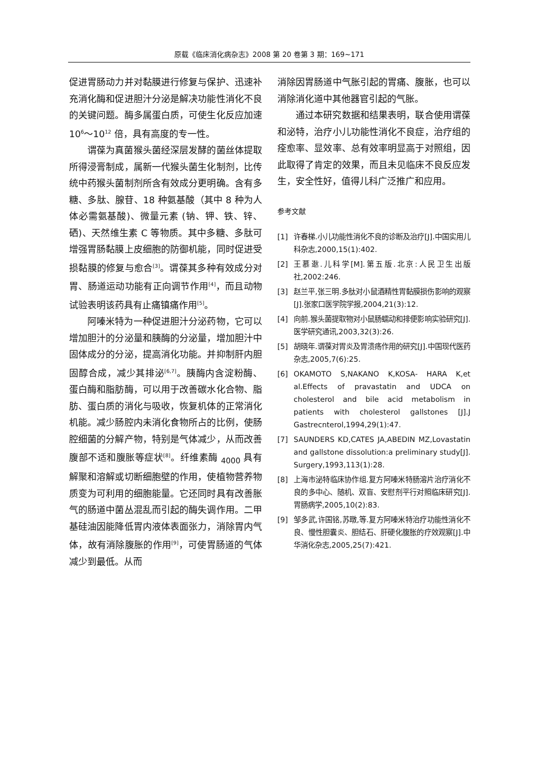原载《临床消化病杂志》2008 第 20 卷第 3 期：169~171
促进胃肠动力并对黏膜进行修复与保护、迅速补充消化酶和促进胆汁分泌是解决功能性消化不良的关键问题。酶多属蛋白质，可使生化反应加速 10<sup>6</sup>～10<sup>12</sup> 倍，具有高度的专一性。
谓葆为真菌猴头菌经深层发酵的菌丝体提取所得浸膏制成，属新一代猴头菌生化制剂，比传统中药猴头菌制剂所含有效成分更明确。含有多糖、多肽、腺苷、18 种氨基酸（其中 8 种为人体必需氨基酸)、微量元素 (钠、钾、铁、锌、硒)、天然维生素 C 等物质。其中多糖、多肽可增强胃肠黏膜上皮细胞的防御机能，同时促进受损黏膜的修复与愈合<sup>[3]</sup>。谓葆其多种有效成分对胃、肠道运动功能有正向调节作用<sup>[4]</sup>，而且动物试验表明该药具有止痛镇痛作用<sup>[5]</sup>。
阿嗪米特为一种促进胆汁分泌药物，它可以增加胆汁的分泌量和胰酶的分泌量，增加胆汁中固体成分的分泌，提高消化功能。并抑制肝内胆固醇合成，减少其排泌<sup>[6,7]</sup>。胰酶内含淀粉酶、蛋白酶和脂肪酶，可以用于改善碳水化合物、脂肪、蛋白质的消化与吸收，恢复机体的正常消化机能。减少肠腔内未消化食物所占的比例，使肠腔细菌的分解产物，特别是气体减少，从而改善腹部不适和腹胀等症状<sup>[8]</sup>。纤维素酶 <sub>4000</sub> 具有解聚和溶解或切断细胞壁的作用，使植物营养物质变为可利用的细胞能量。它还同时具有改善胀气的肠道中菌丛混乱而引起的酶失调作用。二甲基硅油因能降低胃内液体表面张力，消除胃内气体，故有消除腹胀的作用<sup>[9]</sup>，可使胃肠道的气体减少到最低。从而
消除因胃肠道中气胀引起的胃痛、腹胀，也可以消除消化道中其他器官引起的气胀。
通过本研究数据和结果表明，联合使用谓葆和泌特，治疗小儿功能性消化不良症，治疗组的痊愈率、显效率、总有效率明显高于对照组，因此取得了肯定的效果，而且未见临床不良反应发生，安全性好，值得儿科广泛推广和应用。
参考文献
[1] 许春梯.小儿功能性消化不良的诊断及治疗[J].中国实用儿科杂志,2000,15(1):402.
[2] 王慕逖.儿科学[M].第五版.北京:人民卫生出版社,2002:246.
[3] 赵兰平,张三明.多肽对小鼠酒精性胃黏膜损伤影响的观察[J].张家口医学院学报,2004,21(3):12.
[4] 向前.猴头菌提取物对小鼠肠蠕动和排便影响实验研究[J].医学研究通讯,2003,32(3):26.
[5] 胡晓年.谓葆对胃炎及胃溃疡作用的研究[J].中国现代医药杂志,2005,7(6):25.
[6] OKAMOTO S,NAKANO K,KOSA- HARA K,et al.Effects of pravastatin and UDCA on cholesterol and bile acid metabolism in patients with cholesterol gallstones [J].J Gastrecnterol,1994,29(1):47.
[7] SAUNDERS KD,CATES JA,ABEDIN MZ,Lovastatin and gallstone dissolution:a preliminary study[J]. Surgery,1993,113(1):28.
[8] 上海市泌特临床协作组.复方阿嗪米特肠溶片治疗消化不良的多中心、随机、双盲、安慰剂平行对照临床研究[J].胃肠病学,2005,10(2):83.
[9] 邹多武,许国铭,苏暾,等.复方阿嗪米特治疗功能性消化不良、慢性胆囊炎、胆结石、肝硬化腹胀的疗效观察[J].中华消化杂志,2005,25(7):421.